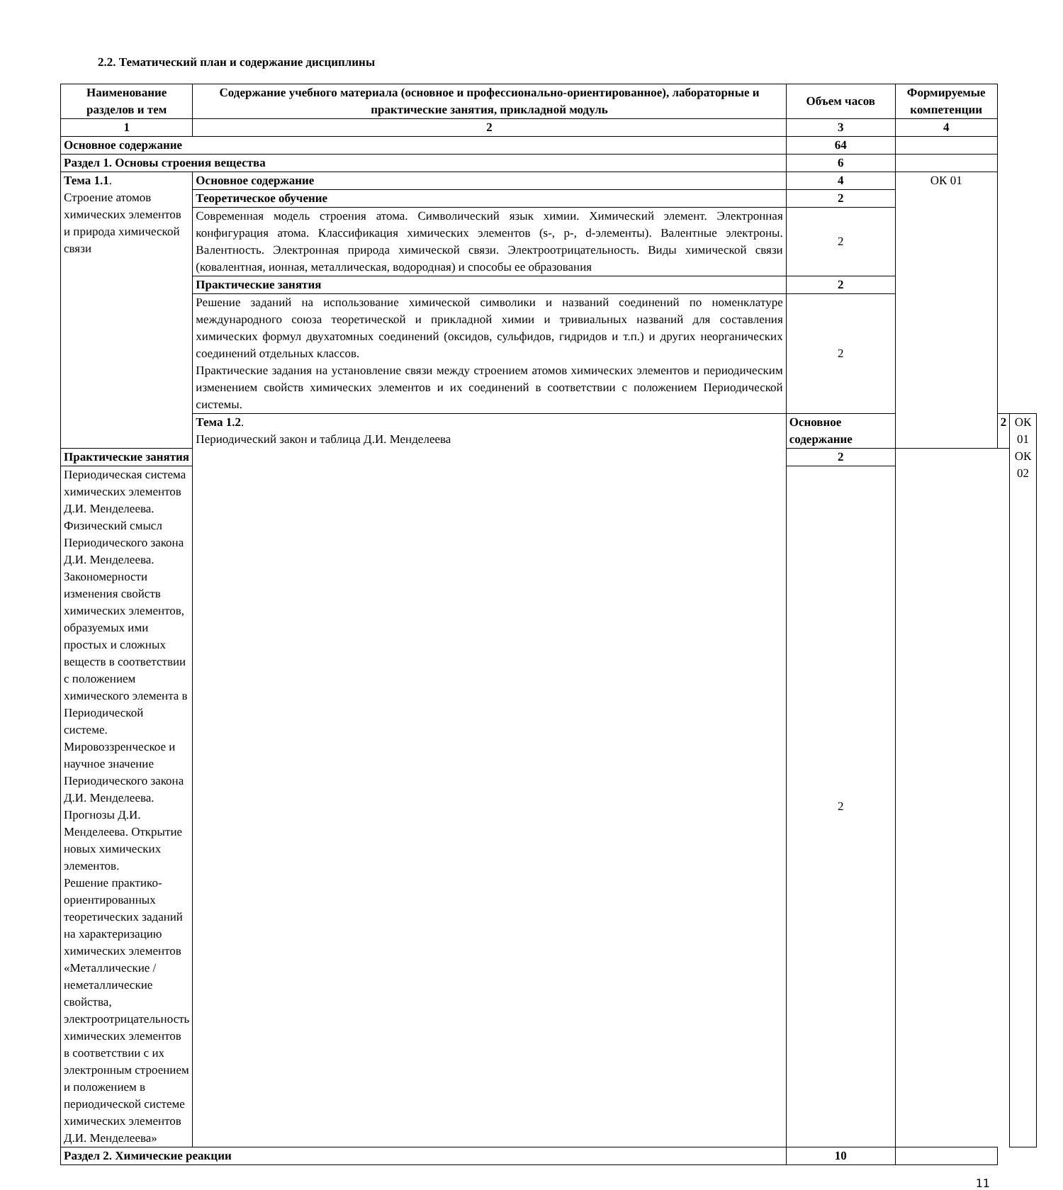2.2. Тематический план и содержание дисциплины
| Наименование разделов и тем | Содержание учебного материала (основное и профессионально-ориентированное), лабораторные и практические занятия, прикладной модуль | Объем часов | Формируемые компетенции | | |
| --- | --- | --- | --- | --- | --- |
| 1 | 2 | 3 | 4 | | |
| Основное содержание | | 64 | | | |
| Раздел 1. Основы строения вещества | | 6 | | | |
| Тема 1.1 . Строение атомов химических элементов и природа химической связи | Основное содержание | 4 | ОК 01 | | |
| | Теоретическое обучение | 2 | | | |
| | Современная модель строения атома. Символический язык химии. Химический элемент. Электронная конфигурация атома. Классификация химических элементов (s-, p-, d-элементы). Валентные электроны. Валентность. Электронная природа химической связи. Электроотрицательность. Виды химической связи (ковалентная, ионная, металлическая, водородная) и способы ее образования | 2 | | | |
| | Практические занятия | 2 | | | |
| | Решение заданий на использование химической символики и названий соединений по номенклатуре международного союза теоретической и прикладной химии и тривиальных названий для составления химических формул двухатомных соединений (оксидов, сульфидов, гидридов и т.п.) и других неорганических соединений отдельных классов. Практические задания на установление связи между строением атомов химических элементов и периодическим изменением свойств химических элементов и их соединений в соответствии с положением Периодической системы. | 2 | | | |
| | Тема 1.2 . Периодический закон и таблица Д.И. Менделеева | Основное содержание | | 2 | ОК 01 ОК 02 |
| Практические занятия | | 2 | | | |
| Периодическая система химических элементов Д.И. Менделеева. Физический смысл Периодического закона Д.И. Менделеева. Закономерности изменения свойств химических элементов, образуемых ими простых и сложных веществ в соответствии с положением химического элемента в Периодической системе. Мировоззренческое и научное значение Периодического закона Д.И. Менделеева. Прогнозы Д.И. Менделеева. Открытие новых химических элементов. Решение практико-ориентированных теоретических заданий на характеризацию химических элементов «Металлические / неметаллические свойства, электроотрицательность химических элементов в соответствии с их электронным строением и положением в периодической системе химических элементов Д.И. Менделеева» | | 2 | | | |
| Раздел 2. Химические реакции | | 10 | | | |
11